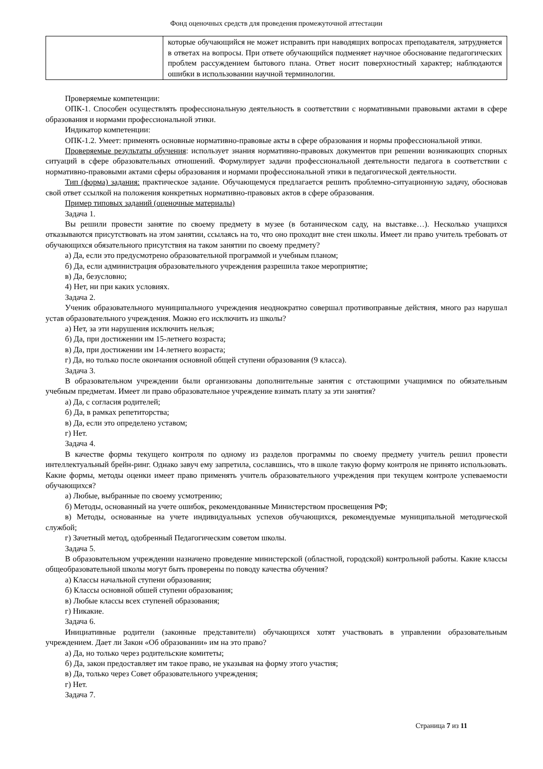Фонд оценочных средств для проведения промежуточной аттестации
| | которые обучающийся не может исправить при наводящих вопросах преподавателя, затрудняется в ответах на вопросы. При ответе обучающийся подменяет научное обоснование педагогических проблем рассуждением бытового плана. Ответ носит поверхностный характер; наблюдаются ошибки в использовании научной терминологии. |
Проверяемые компетенции:
ОПК-1. Способен осуществлять профессиональную деятельность в соответствии с нормативными правовыми актами в сфере образования и нормами профессиональной этики.
Индикатор компетенции:
ОПК-1.2. Умеет: применять основные нормативно-правовые акты в сфере образования и нормы профессиональной этики.
Проверяемые результаты обучения: использует знания нормативно-правовых документов при решении возникающих спорных ситуаций в сфере образовательных отношений. Формулирует задачи профессиональной деятельности педагога в соответствии с нормативно-правовыми актами сферы образования и нормами профессиональной этики в педагогической деятельности.
Тип (форма) задания: практическое задание. Обучающемуся предлагается решить проблемно-ситуационную задачу, обосновав свой ответ ссылкой на положения конкретных нормативно-правовых актов в сфере образования.
Пример типовых заданий (оценочные материалы)
Задача 1.
Вы решили провести занятие по своему предмету в музее (в ботаническом саду, на выставке…). Несколько учащихся отказываются присутствовать на этом занятии, ссылаясь на то, что оно проходит вне стен школы. Имеет ли право учитель требовать от обучающихся обязательного присутствия на таком занятии по своему предмету?
а) Да, если это предусмотрено образовательной программой и учебным планом;
б) Да, если администрация образовательного учреждения разрешила такое мероприятие;
в) Да, безусловно;
4) Нет, ни при каких условиях.
Задача 2.
Ученик образовательного муниципального учреждения неоднократно совершал противоправные действия, много раз нарушал устав образовательного учреждения. Можно его исключить из школы?
а) Нет, за эти нарушения исключить нельзя;
б) Да, при достижении им 15-летнего возраста;
в) Да, при достижении им 14-летнего возраста;
г) Да, но только после окончания основной общей ступени образования (9 класса).
Задача 3.
В образовательном учреждении были организованы дополнительные занятия с отстающими учащимися по обязательным учебным предметам. Имеет ли право образовательное учреждение взимать плату за эти занятия?
а) Да, с согласия родителей;
б) Да, в рамках репетиторства;
в) Да, если это определено уставом;
г) Нет.
Задача 4.
В качестве формы текущего контроля по одному из разделов программы по своему предмету учитель решил провести интеллектуальный брейн-ринг. Однако завуч ему запретила, сославшись, что в школе такую форму контроля не принято использовать. Какие формы, методы оценки имеет право применять учитель образовательного учреждения при текущем контроле успеваемости обучающихся?
а) Любые, выбранные по своему усмотрению;
б) Методы, основанный на учете ошибок, рекомендованные Министерством просвещения РФ;
в) Методы, основанные на учете индивидуальных успехов обучающихся, рекомендуемые муниципальной методической службой;
г) Зачетный метод, одобренный Педагогическим советом школы.
Задача 5.
В образовательном учреждении назначено проведение министерской (областной, городской) контрольной работы. Какие классы общеобразовательной школы могут быть проверены по поводу качества обучения?
а) Классы начальной ступени образования;
б) Классы основной обшей ступени образования;
в) Любые классы всех ступеней образования;
г) Никакие.
Задача 6.
Инициативные родители (законные представители) обучающихся хотят участвовать в управлении образовательным учреждением. Дает ли Закон «Об образовании» им на это право?
а) Да, но только через родительские комитеты;
б) Да, закон предоставляет им такое право, не указывая на форму этого участия;
в) Да, только через Совет образовательного учреждения;
г) Нет.
Задача 7.
Страница 7 из 11